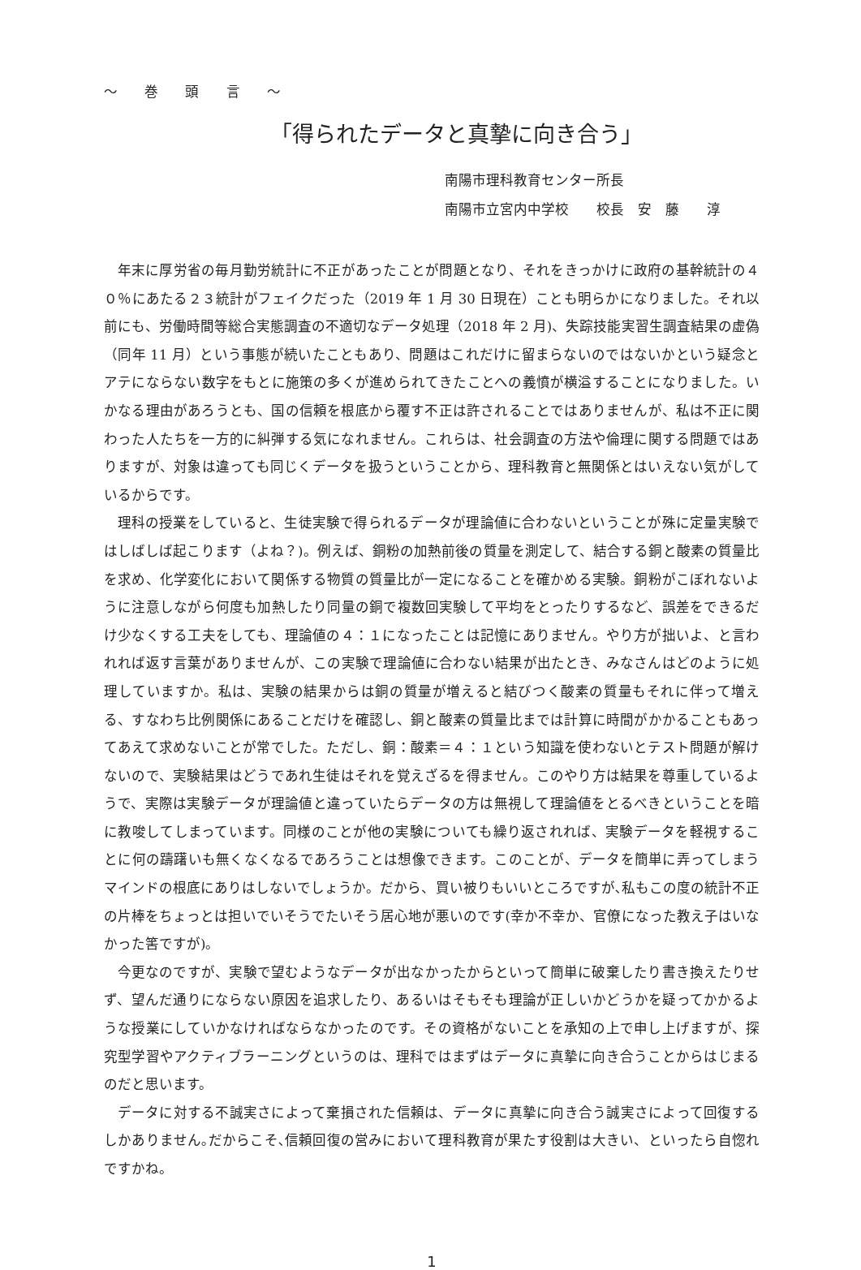～ 巻 頭 言 ～
「得られたデータと真摯に向き合う」
南陽市理科教育センター所長
南陽市立宮内中学校　　校長　安　藤　　淳
年末に厚労省の毎月勤労統計に不正があったことが問題となり、それをきっかけに政府の基幹統計の４０％にあたる２３統計がフェイクだった（2019 年 1 月 30 日現在）ことも明らかになりました。それ以前にも、労働時間等総合実態調査の不適切なデータ処理（2018 年 2 月)、失踪技能実習生調査結果の虚偽（同年 11 月）という事態が続いたこともあり、問題はこれだけに留まらないのではないかという疑念とアテにならない数字をもとに施策の多くが進められてきたことへの義憤が横溢することになりました。いかなる理由があろうとも、国の信頼を根底から覆す不正は許されることではありませんが、私は不正に関わった人たちを一方的に糾弾する気になれません。これらは、社会調査の方法や倫理に関する問題ではありますが、対象は違っても同じくデータを扱うということから、理科教育と無関係とはいえない気がしているからです。
理科の授業をしていると、生徒実験で得られるデータが理論値に合わないということが殊に定量実験ではしばしば起こります（よね？)。例えば、銅粉の加熱前後の質量を測定して、結合する銅と酸素の質量比を求め、化学変化において関係する物質の質量比が一定になることを確かめる実験。銅粉がこぼれないように注意しながら何度も加熱したり同量の銅で複数回実験して平均をとったりするなど、誤差をできるだけ少なくする工夫をしても、理論値の４：１になったことは記憶にありません。やり方が拙いよ、と言われれば返す言葉がありませんが、この実験で理論値に合わない結果が出たとき、みなさんはどのように処理していますか。私は、実験の結果からは銅の質量が増えると結びつく酸素の質量もそれに伴って増える、すなわち比例関係にあることだけを確認し、銅と酸素の質量比までは計算に時間がかかることもあってあえて求めないことが常でした。ただし、銅：酸素＝４：１という知識を使わないとテスト問題が解けないので、実験結果はどうであれ生徒はそれを覚えざるを得ません。このやり方は結果を尊重しているようで、実際は実験データが理論値と違っていたらデータの方は無視して理論値をとるべきということを暗に教唆してしまっています。同様のことが他の実験についても繰り返されれば、実験データを軽視することに何の躊躇いも無くなくなるであろうことは想像できます。このことが、データを簡単に弄ってしまうマインドの根底にありはしないでしょうか。だから、買い被りもいいところですが､私もこの度の統計不正の片棒をちょっとは担いでいそうでたいそう居心地が悪いのです(幸か不幸か、官僚になった教え子はいなかった筈ですが)。
今更なのですが、実験で望むようなデータが出なかったからといって簡単に破棄したり書き換えたりせず、望んだ通りにならない原因を追求したり、あるいはそもそも理論が正しいかどうかを疑ってかかるような授業にしていかなければならなかったのです。その資格がないことを承知の上で申し上げますが、探究型学習やアクティブラーニングというのは、理科ではまずはデータに真摯に向き合うことからはじまるのだと思います。
データに対する不誠実さによって棄損された信頼は、データに真摯に向き合う誠実さによって回復するしかありません｡だからこそ､信頼回復の営みにおいて理科教育が果たす役割は大きい、といったら自惚れですかね。
1